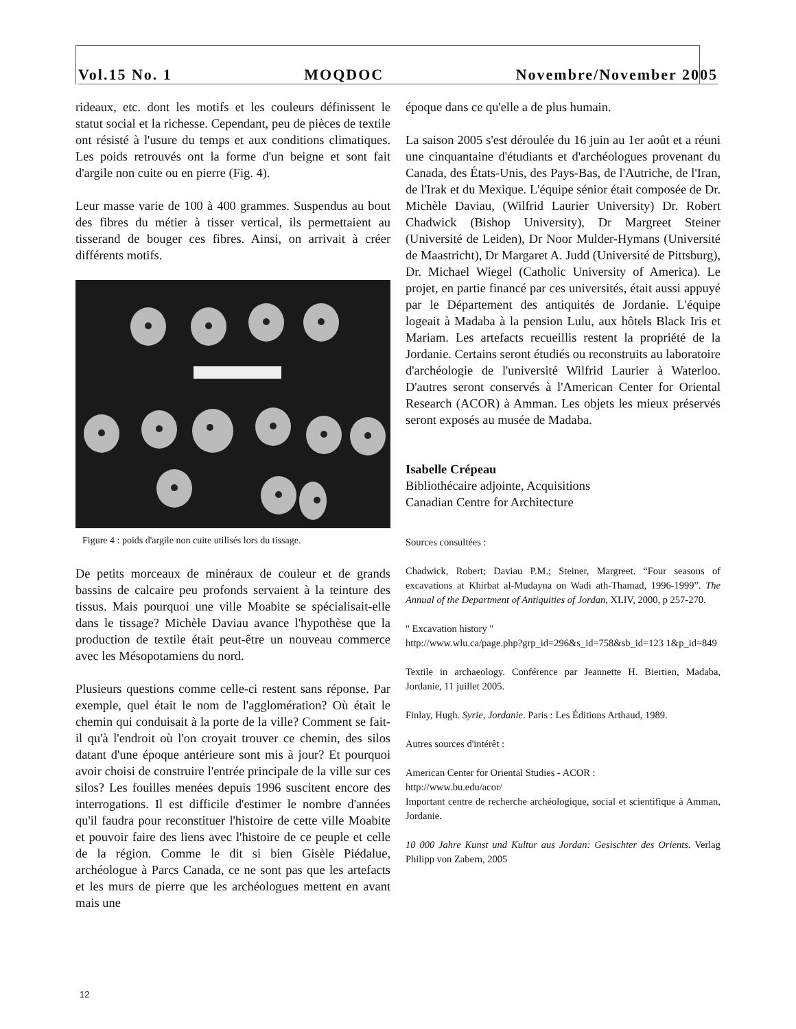Vol.15 No. 1 MOQDOC Novembre/November 2005
rideaux, etc. dont les motifs et les couleurs définissent le statut social et la richesse. Cependant, peu de pièces de textile ont résisté à l'usure du temps et aux conditions climatiques. Les poids retrouvés ont la forme d'un beigne et sont fait d'argile non cuite ou en pierre (Fig. 4).
Leur masse varie de 100 à 400 grammes. Suspendus au bout des fibres du métier à tisser vertical, ils permettaient au tisserand de bouger ces fibres. Ainsi, on arrivait à créer différents motifs.
Figure 4 : poids d'argile non cuite utilisés lors du tissage.
De petits morceaux de minéraux de couleur et de grands bassins de calcaire peu profonds servaient à la teinture des tissus. Mais pourquoi une ville Moabite se spécialisait-elle dans le tissage? Michèle Daviau avance l'hypothèse que la production de textile était peut-être un nouveau commerce avec les Mésopotamiens du nord.
Plusieurs questions comme celle-ci restent sans réponse. Par exemple, quel était le nom de l'agglomération? Où était le chemin qui conduisait à la porte de la ville? Comment se fait-il qu'à l'endroit où l'on croyait trouver ce chemin, des silos datant d'une époque antérieure sont mis à jour? Et pourquoi avoir choisi de construire l'entrée principale de la ville sur ces silos? Les fouilles menées depuis 1996 suscitent encore des interrogations. Il est difficile d'estimer le nombre d'années qu'il faudra pour reconstituer l'histoire de cette ville Moabite et pouvoir faire des liens avec l'histoire de ce peuple et celle de la région. Comme le dit si bien Gisèle Piédalue, archéologue à Parcs Canada, ce ne sont pas que les artefacts et les murs de pierre que les archéologues mettent en avant mais une
époque dans ce qu'elle a de plus humain.
La saison 2005 s'est déroulée du 16 juin au 1er août et a réuni une cinquantaine d'étudiants et d'archéologues provenant du Canada, des États-Unis, des Pays-Bas, de l'Autriche, de l'Iran, de l'Irak et du Mexique. L'équipe sénior était composée de Dr. Michèle Daviau, (Wilfrid Laurier University) Dr. Robert Chadwick (Bishop University), Dr Margreet Steiner (Université de Leiden), Dr Noor Mulder-Hymans (Université de Maastricht), Dr Margaret A. Judd (Université de Pittsburg), Dr. Michael Wiegel (Catholic University of America). Le projet, en partie financé par ces universités, était aussi appuyé par le Département des antiquités de Jordanie. L'équipe logeait à Madaba à la pension Lulu, aux hôtels Black Iris et Mariam. Les artefacts recueillis restent la propriété de la Jordanie. Certains seront étudiés ou reconstruits au laboratoire d'archéologie de l'université Wilfrid Laurier à Waterloo. D'autres seront conservés à l'American Center for Oriental Research (ACOR) à Amman. Les objets les mieux préservés seront exposés au musée de Madaba.
Isabelle Crépeau
Bibliothécaire adjointe, Acquisitions
Canadian Centre for Architecture
Sources consultées :
Chadwick, Robert; Daviau P.M.; Steiner, Margreet. “Four seasons of excavations at Khirbat al-Mudayna on Wadi ath-Thamad, 1996-1999”. The Annual of the Department of Antiquities of Jordan, XLIV, 2000, p 257-270.
" Excavation history "
http://www.wlu.ca/page.php?grp_id=296&s_id=758&sb_id=123 1&p_id=849
Textile in archaeology. Conférence par Jeannette H. Biertien, Madaba, Jordanie, 11 juillet 2005.
Finlay, Hugh. Syrie, Jordanie. Paris : Les Éditions Arthaud, 1989.
Autres sources d'intérêt :
American Center for Oriental Studies - ACOR :
http://www.bu.edu/acor/
Important centre de recherche archéologique, social et scientifique à Amman, Jordanie.
10 000 Jahre Kunst und Kultur aus Jordan: Gesischter des Orients. Verlag Philipp von Zabern, 2005
12